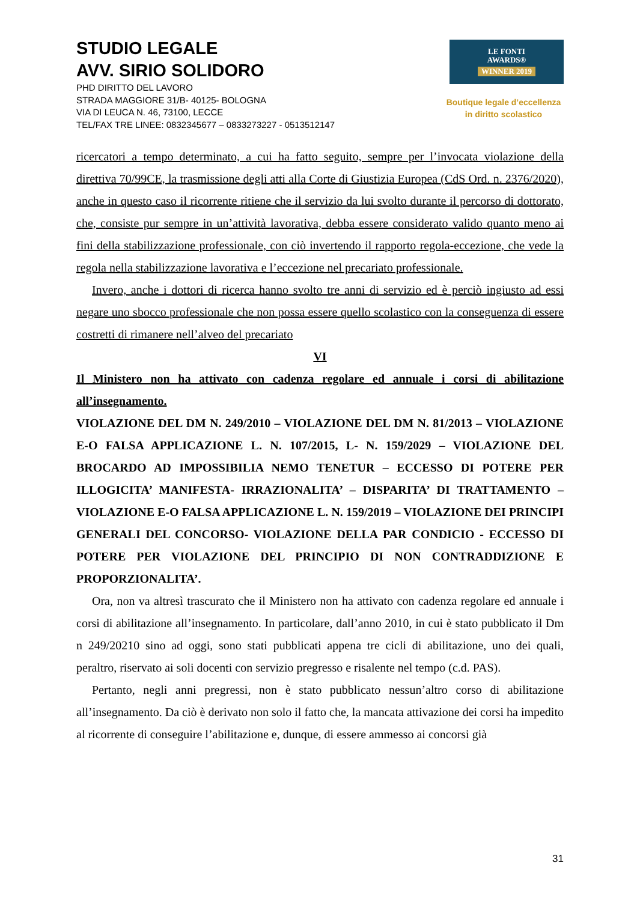STUDIO LEGALE
AVV. SIRIO SOLIDORO
PHD DIRITTO DEL LAVORO
STRADA MAGGIORE 31/B- 40125- BOLOGNA
VIA DI LEUCA N. 46, 73100, LECCE
TEL/FAX TRE LINEE: 0832345677 – 0833273227 - 0513512147
LE FONTI
AWARDS®
WINNER 2019
Boutique legale d’eccellenza
in diritto scolastico
ricercatori a tempo determinato, a cui ha fatto seguito, sempre per l’invocata violazione della direttiva 70/99CE, la trasmissione degli atti alla Corte di Giustizia Europea (CdS Ord. n. 2376/2020), anche in questo caso il ricorrente ritiene che il servizio da lui svolto durante il percorso di dottorato, che, consiste pur sempre in un’attività lavorativa, debba essere considerato valido quanto meno ai fini della stabilizzazione professionale, con ciò invertendo il rapporto regola-eccezione, che vede la regola nella stabilizzazione lavorativa e l’eccezione nel precariato professionale.
Invero, anche i dottori di ricerca hanno svolto tre anni di servizio ed è perciò ingiusto ad essi negare uno sbocco professionale che non possa essere quello scolastico con la conseguenza di essere costretti di rimanere nell’alveo del precariato
VI
Il Ministero non ha attivato con cadenza regolare ed annuale i corsi di abilitazione all’insegnamento.
VIOLAZIONE DEL DM N. 249/2010 – VIOLAZIONE DEL DM N. 81/2013 – VIOLAZIONE E-O FALSA APPLICAZIONE L. N. 107/2015, L- N. 159/2029 – VIOLAZIONE DEL BROCARDO AD IMPOSSIBILIA NEMO TENETUR – ECCESSO DI POTERE PER ILLOGICITA’ MANIFESTA- IRRAZIONALITA’ – DISPARITA’ DI TRATTAMENTO – VIOLAZIONE E-O FALSA APPLICAZIONE L. N. 159/2019 – VIOLAZIONE DEI PRINCIPI GENERALI DEL CONCORSO- VIOLAZIONE DELLA PAR CONDICIO - ECCESSO DI POTERE PER VIOLAZIONE DEL PRINCIPIO DI NON CONTRADDIZIONE E PROPORZIONALITA’.
Ora, non va altresì trascurato che il Ministero non ha attivato con cadenza regolare ed annuale i corsi di abilitazione all’insegnamento. In particolare, dall’anno 2010, in cui è stato pubblicato il Dm n 249/20210 sino ad oggi, sono stati pubblicati appena tre cicli di abilitazione, uno dei quali, peraltro, riservato ai soli docenti con servizio pregresso e risalente nel tempo (c.d. PAS).
Pertanto, negli anni pregressi, non è stato pubblicato nessun’altro corso di abilitazione all’insegnamento. Da ciò è derivato non solo il fatto che, la mancata attivazione dei corsi ha impedito al ricorrente di conseguire l’abilitazione e, dunque, di essere ammesso ai concorsi già
31